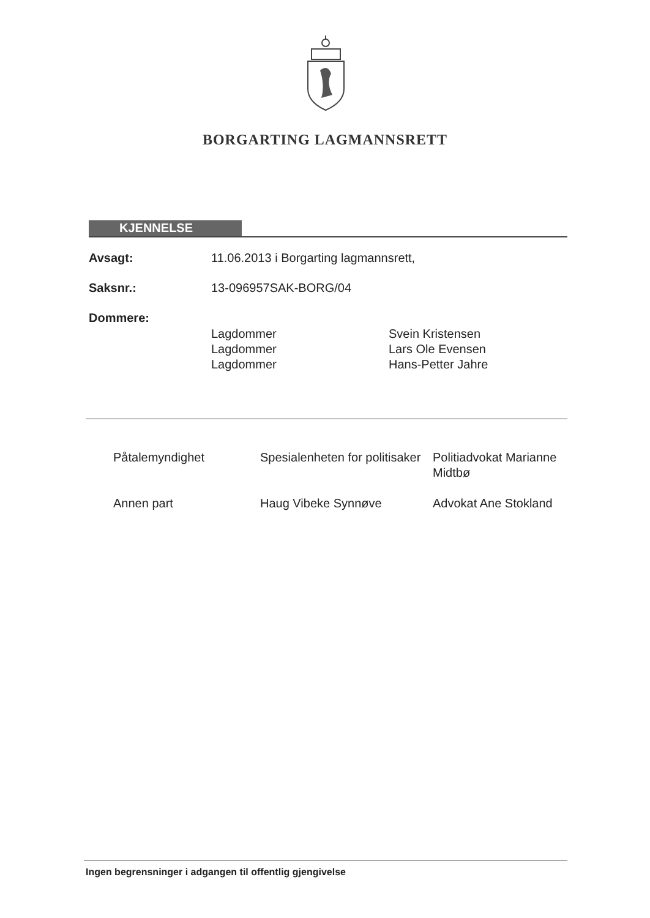BORGARTING LAGMANNSRETT
KJENNELSE
Avsagt: 11.06.2013 i Borgarting lagmannsrett,
Saksnr.: 13-096957SAK-BORG/04
Dommere:
Lagdommer Svein Kristensen
Lagdommer Lars Ole Evensen
Lagdommer Hans-Petter Jahre
Påtalemyndighet Spesialenheten for politisaker Politiadvokat Marianne Midtbø
Annen part Haug Vibeke Synnøve Advokat Ane Stokland
Ingen begrensninger i adgangen til offentlig gjengivelse